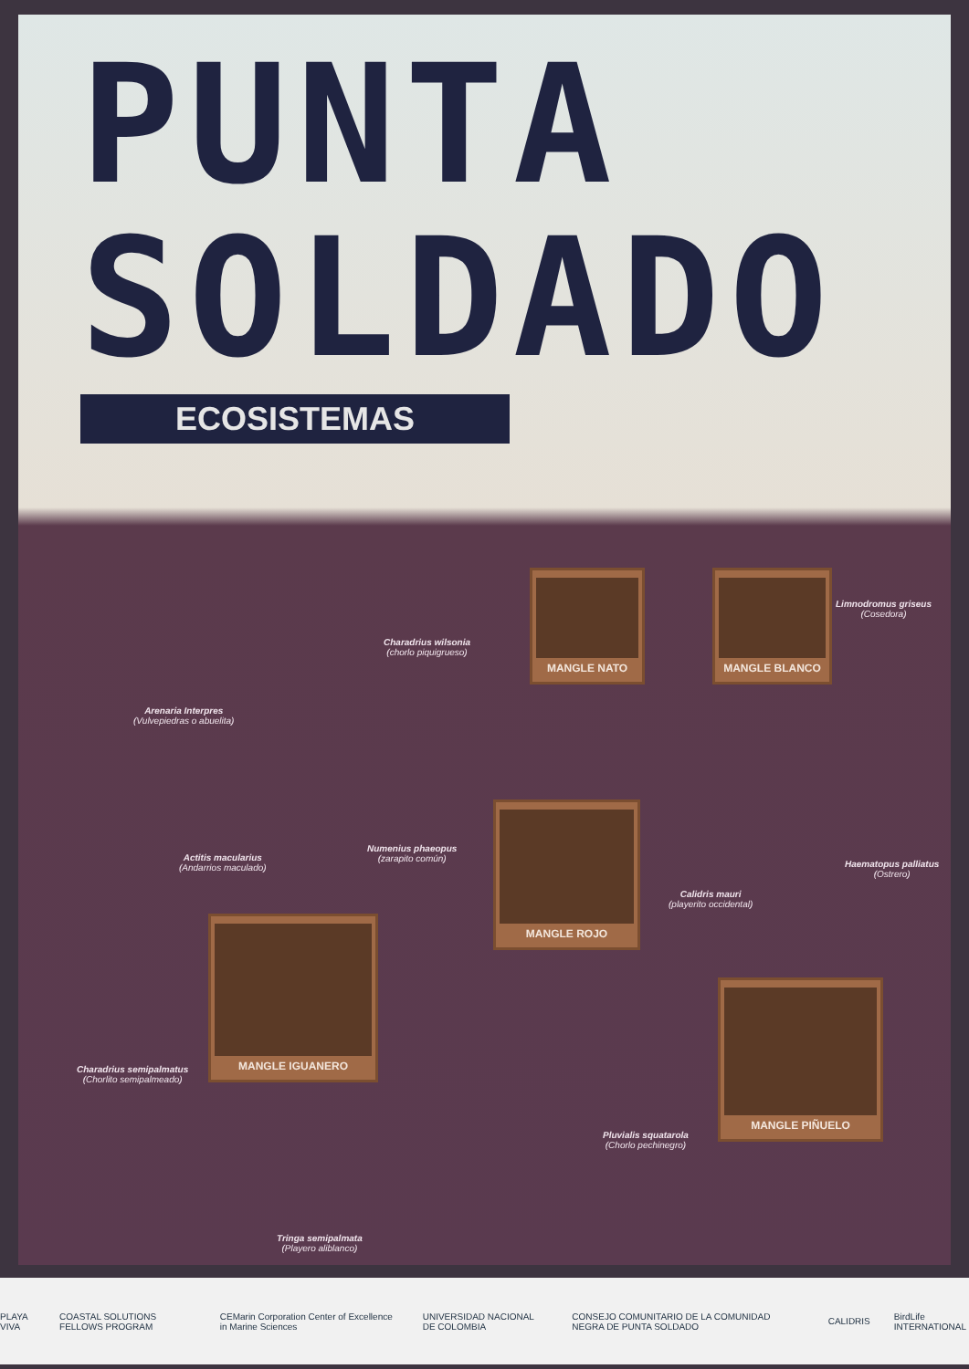PUNTA
SOLDADO
ECOSISTEMAS
MANGLE NATO MANGLE BLANCO
MANGLE ROJO
MANGLE IGUANERO
MANGLE PIÑUELO
Limnodromus griseus
(Cosedora)
Charadrius wilsonia
(chorlo piquigrueso)
Arenaria Interpres
(Vulvepiedras o abuelita)
Actitis macularius
(Andarrios maculado)
Numenius phaeopus
(zarapito común)
Haematopus palliatus
(Ostrero)
Calidris mauri
(playerito occidental)
Charadrius semipalmatus
(Chorlito semipalmeado)
Pluvialis squatarola
(Chorlo pechinegro)
Tringa semipalmata
(Playero aliblanco)
PLAYA VIVA COASTAL SOLUTIONS FELLOWS PROGRAM CEMarin Corporation Center of Excellence in Marine Sciences UNIVERSIDAD NACIONAL DE COLOMBIA CONSEJO COMUNITARIO DE LA COMUNIDAD NEGRA DE PUNTA SOLDADO CALIDRIS BirdLife INTERNATIONAL